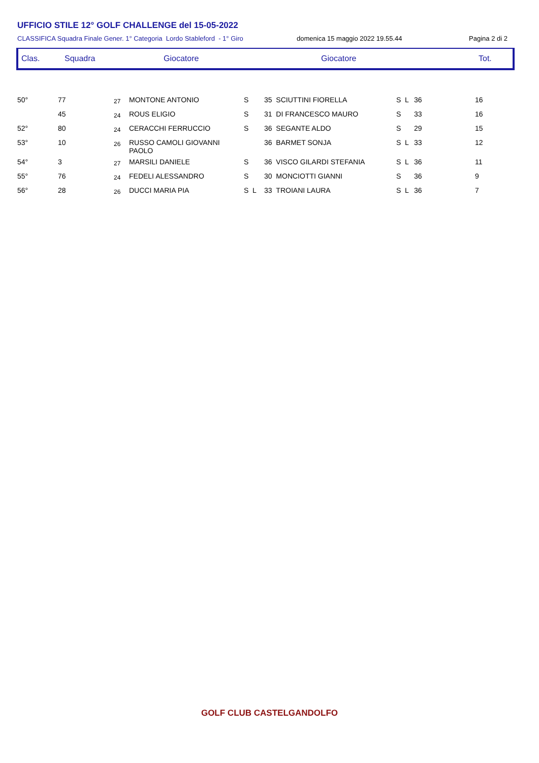UFFICIO STILE 12° GOLF CHALLENGE del 15-05-2022
CLASSIFICA Squadra Finale Gener. 1° Categoria Lordo Stableford - 1° Giro domenica 15 maggio 2022 19.55.44 Pagina 2 di 2
Clas. Squadra Giocatore Giocatore Tot.
| 50° | 77 | 27 | MONTONE ANTONIO | S | 35 SCIUTTINI FIORELLA | S L | 36 | 16 |
| | 45 | 24 | ROUS ELIGIO | S | 31 DI FRANCESCO MAURO | S | 33 | 16 |
| 52° | 80 | 24 | CERACCHI FERRUCCIO | S | 36 SEGANTE ALDO | S | 29 | 15 |
| 53° | 10 | 26 | RUSSO CAMOLI GIOVANNI PAOLO | | 36 BARMET SONJA | S L | 33 | 12 |
| 54° | 3 | 27 | MARSILI DANIELE | S | 36 VISCO GILARDI STEFANIA | S L | 36 | 11 |
| 55° | 76 | 24 | FEDELI ALESSANDRO | S | 30 MONCIOTTI GIANNI | S | 36 | 9 |
| 56° | 28 | 26 | DUCCI MARIA PIA | S L | 33 TROIANI LAURA | S L | 36 | 7 |
GOLF CLUB CASTELGANDOLFO